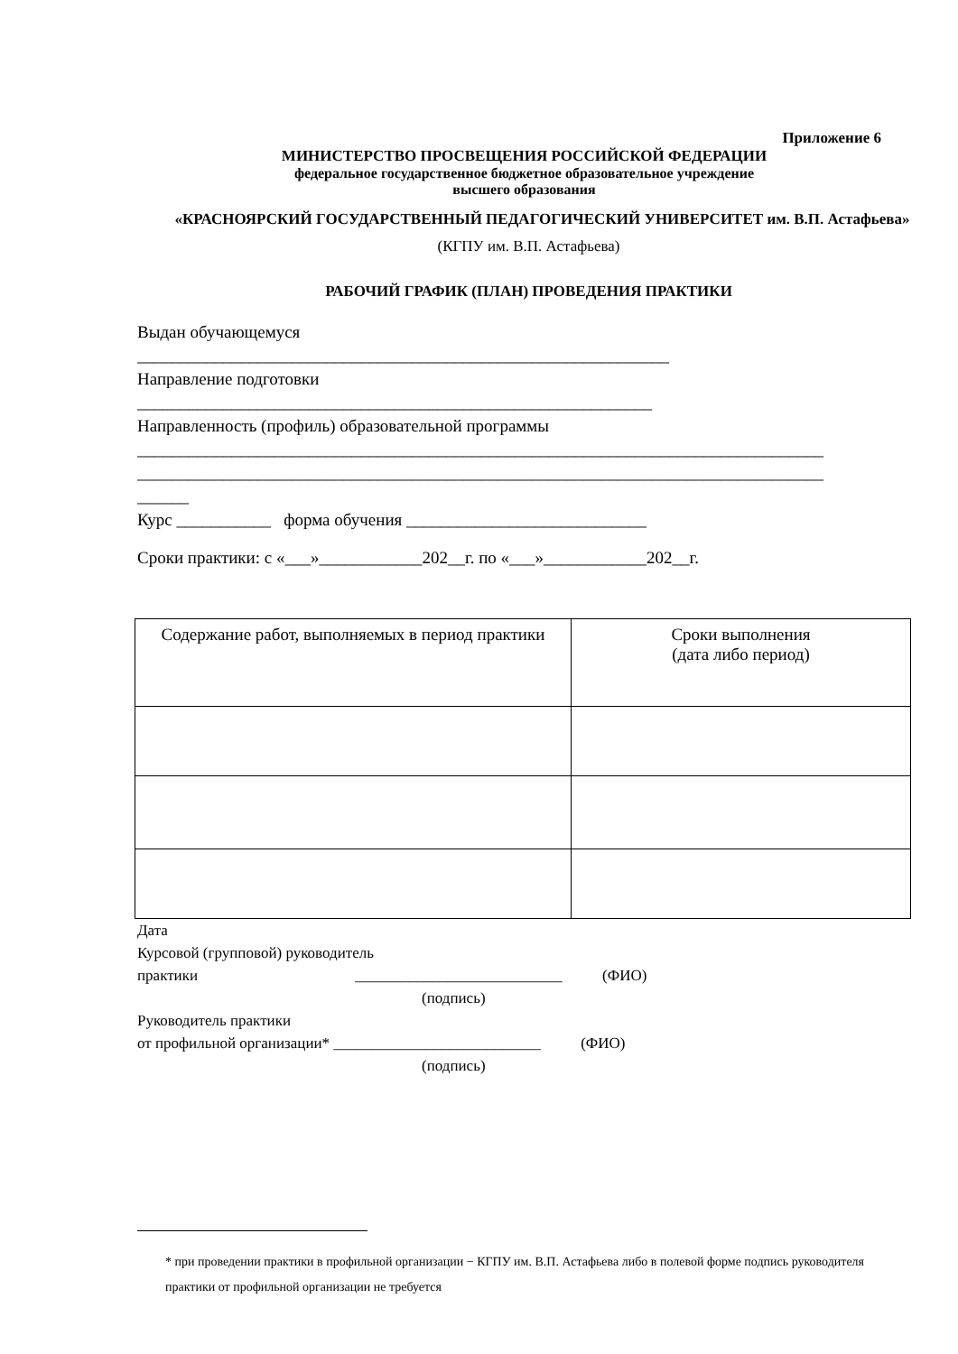Приложение 6
МИНИСТЕРСТВО ПРОСВЕЩЕНИЯ РОССИЙСКОЙ ФЕДЕРАЦИИ
федеральное государственное бюджетное образовательное учреждение
высшего образования
«КРАСНОЯРСКИЙ ГОСУДАРСТВЕННЫЙ ПЕДАГОГИЧЕСКИЙ УНИВЕРСИТЕТ им. В.П. Астафьева»
(КГПУ им. В.П. Астафьева)
РАБОЧИЙ ГРАФИК (ПЛАН) ПРОВЕДЕНИЯ ПРАКТИКИ
Выдан обучающемуся
______________________________________________________________
Направление подготовки
____________________________________________________________
Направленность (профиль) образовательной программы
________________________________________________________________________________
________________________________________________________________________________
______
Курс ___________ форма обучения ____________________________
Сроки практики: с «___»____________202__г. по «___»____________202__г.
| Содержание работ, выполняемых в период практики | Сроки выполнения (дата либо период) |
Дата
Курсовой (групповой) руководитель
практики ___________________________ (ФИО)
(подпись)
Руководитель практики
от профильной организации* ___________________________ (ФИО)
(подпись)
* при проведении практики в профильной организации − КГПУ им. В.П. Астафьева либо в полевой форме подпись руководителя практики от профильной организации не требуется